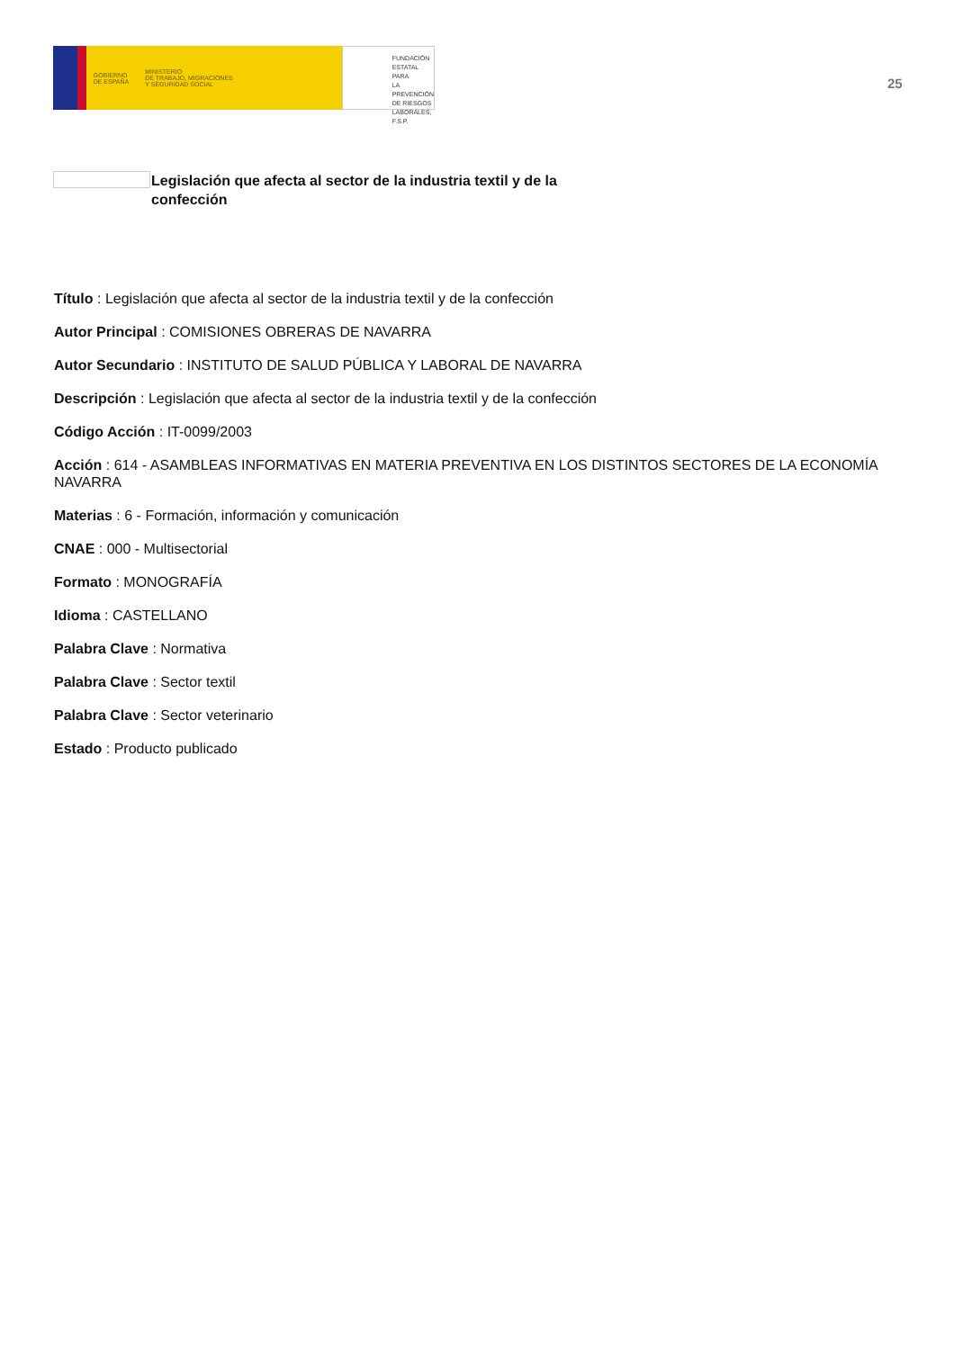GOBIERNO
DE ESPAÑA MINISTERIO
DE TRABAJO, MIGRACIONES
Y SEGURIDAD SOCIAL
FUNDACIÓN
ESTATAL PARA
LA PREVENCIÓN
DE RIESGOS
LABORALES, F.S.P.
25
Legislación que afecta al sector de la industria textil y de la confección
Título : Legislación que afecta al sector de la industria textil y de la confección
Autor Principal : COMISIONES OBRERAS DE NAVARRA
Autor Secundario : INSTITUTO DE SALUD PÚBLICA Y LABORAL DE NAVARRA
Descripción : Legislación que afecta al sector de la industria textil y de la confección
Código Acción : IT-0099/2003
Acción : 614 - ASAMBLEAS INFORMATIVAS EN MATERIA PREVENTIVA EN LOS DISTINTOS SECTORES DE LA ECONOMÍA NAVARRA
Materias : 6 - Formación, información y comunicación
CNAE : 000 - Multisectorial
Formato : MONOGRAFÍA
Idioma : CASTELLANO
Palabra Clave : Normativa
Palabra Clave : Sector textil
Palabra Clave : Sector veterinario
Estado : Producto publicado